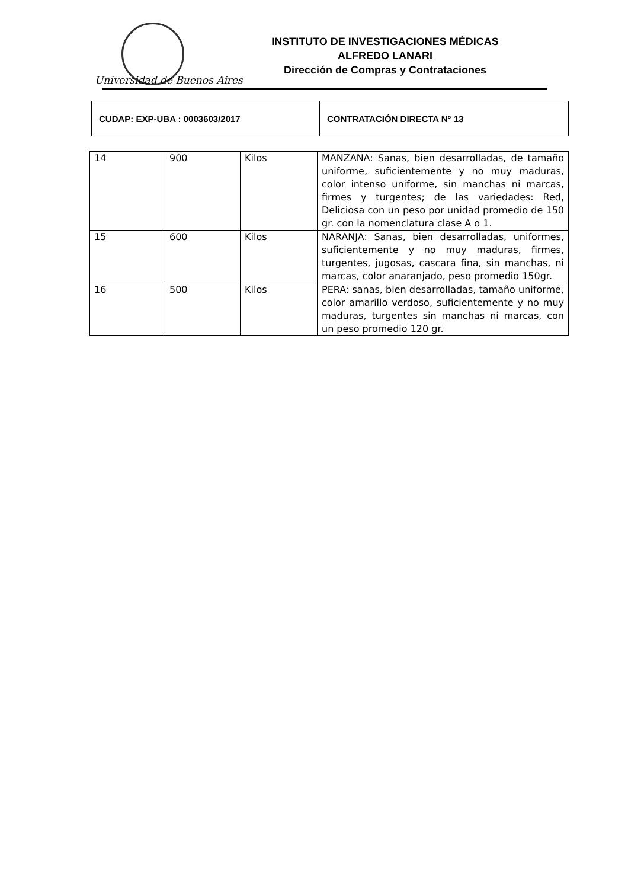Universidad de Buenos Aires
INSTITUTO DE INVESTIGACIONES MÉDICAS
ALFREDO LANARI
Dirección de Compras y Contrataciones
| CUDAP: EXP-UBA : 0003603/2017 | CONTRATACIÓN DIRECTA N° 13 |
| 14 | 900 | Kilos | MANZANA: Sanas, bien desarrolladas, de tamaño uniforme, suficientemente y no muy maduras, color intenso uniforme, sin manchas ni marcas, firmes y turgentes; de las variedades: Red, Deliciosa con un peso por unidad promedio de 150 gr. con la nomenclatura clase A o 1. |
| 15 | 600 | Kilos | NARANJA: Sanas, bien desarrolladas, uniformes, suficientemente y no muy maduras, firmes, turgentes, jugosas, cascara fina, sin manchas, ni marcas, color anaranjado, peso promedio 150gr. |
| 16 | 500 | Kilos | PERA: sanas, bien desarrolladas, tamaño uniforme, color amarillo verdoso, suficientemente y no muy maduras, turgentes sin manchas ni marcas, con un peso promedio 120 gr. |